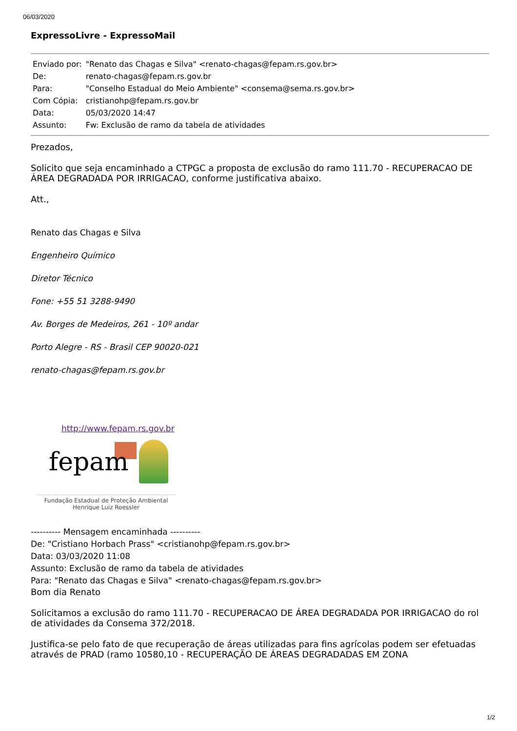06/03/2020
ExpressoLivre - ExpressoMail
| Enviado por: | "Renato das Chagas e Silva" <renato-chagas@fepam.rs.gov.br> |
| De: | renato-chagas@fepam.rs.gov.br |
| Para: | "Conselho Estadual do Meio Ambiente" <consema@sema.rs.gov.br> |
| Com Cópia: | cristianohp@fepam.rs.gov.br |
| Data: | 05/03/2020 14:47 |
| Assunto: | Fw: Exclusão de ramo da tabela de atividades |
Prezados,
Solicito que seja encaminhado a CTPGC a proposta de exclusão do ramo 111.70 - RECUPERACAO DE ÁREA DEGRADADA POR IRRIGACAO, conforme justificativa abaixo.
Att.,
Renato das Chagas e Silva
Engenheiro Químico
Diretor Técnico
Fone: +55 51 3288-9490
Av. Borges de Medeiros, 261 - 10º andar
Porto Alegre - RS - Brasil CEP 90020-021
renato-chagas@fepam.rs.gov.br
http://www.fepam.rs.gov.br
fepam
Fundação Estadual de Proteção Ambiental
Henrique Luiz Roessler
---------- Mensagem encaminhada ----------
De: "Cristiano Horbach Prass" <cristianohp@fepam.rs.gov.br>
Data: 03/03/2020 11:08
Assunto: Exclusão de ramo da tabela de atividades
Para: "Renato das Chagas e Silva" <renato-chagas@fepam.rs.gov.br>
Bom dia Renato
Solicitamos a exclusão do ramo 111.70 - RECUPERACAO DE ÁREA DEGRADADA POR IRRIGACAO do rol de atividades da Consema 372/2018.
Justifica-se pelo fato de que recuperação de áreas utilizadas para fins agrícolas podem ser efetuadas através de PRAD (ramo 10580,10 - RECUPERAÇÃO DE ÁREAS DEGRADADAS EM ZONA
1/2